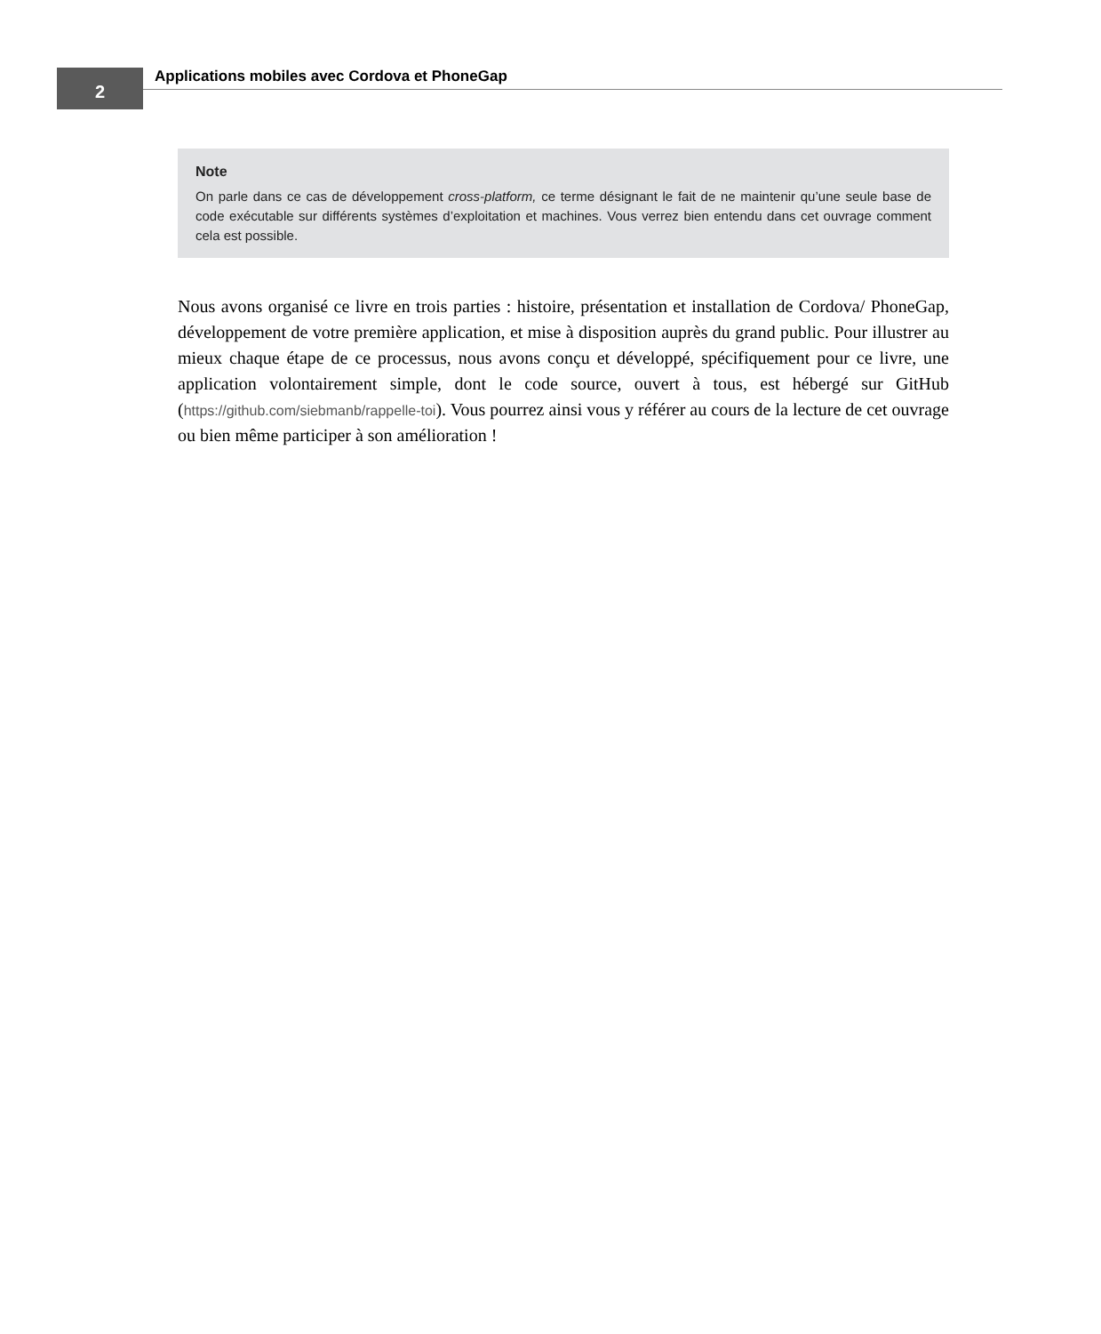2
Applications mobiles avec Cordova et PhoneGap
Note
On parle dans ce cas de développement cross-platform, ce terme désignant le fait de ne maintenir qu’une seule base de code exécutable sur différents systèmes d’exploitation et machines. Vous verrez bien entendu dans cet ouvrage comment cela est possible.
Nous avons organisé ce livre en trois parties : histoire, présentation et installation de Cordova/ PhoneGap, développement de votre première application, et mise à disposition auprès du grand public. Pour illustrer au mieux chaque étape de ce processus, nous avons conçu et développé, spécifiquement pour ce livre, une application volontairement simple, dont le code source, ouvert à tous, est hébergé sur GitHub (https://github.com/siebmanb/rappelle-toi). Vous pourrez ainsi vous y référer au cours de la lecture de cet ouvrage ou bien même participer à son amélioration !